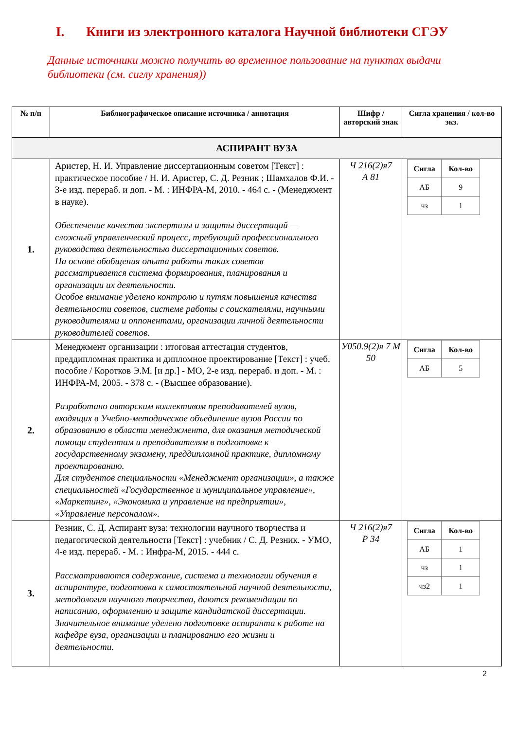I. Книги из электронного каталога Научной библиотеки СГЭУ
Данные источники можно получить во временное пользование на пунктах выдачи библиотеки (см. сиглу хранения))
| № п/п | Библиографическое описание источника / аннотация | Шифр / авторский знак | Сигла хранения / кол-во экз. |
| --- | --- | --- | --- |
| АСПИРАНТ ВУЗА | | | |
| 1. | Аристер, Н. И. Управление диссертационным советом [Текст] : практическое пособие / Н. И. Аристер, С. Д. Резник ; Шамхалов Ф.И. - 3-е изд. перераб. и доп. - М. : ИНФРА-М, 2010. - 464 с. - (Менеджмент в науке). Обеспечение качества экспертизы и защиты диссертаций — сложный управленческий процесс, требующий профессионального руководства деятельностью диссертационных советов. На основе обобщения опыта работы таких советов рассматривается система формирования, планирования и организации их деятельности. Особое внимание уделено контролю и путям повышения качества деятельности советов, системе работы с соискателями, научными руководителями и оппонентами, организации личной деятельности руководителей советов. | Ч 216(2)я7 А 81 | / Сигла / Кол-во / / --- / --- / / АБ / 9 / / чз / 1 / |
| 2. | Менеджмент организации : итоговая аттестация студентов, преддипломная практика и дипломное проектирование [Текст] : учеб. пособие / Коротков Э.М. [и др.] - МО, 2-е изд. перераб. и доп. - М. : ИНФРА-М, 2005. - 378 с. - (Высшее образование). Разработано авторским коллективом преподавателей вузов, входящих в Учебно-методическое объединение вузов России по образованию в области менеджмента, для оказания методической помощи студентам и преподавателям в подготовке к государственному экзамену, преддипломной практике, дипломному проектированию. Для студентов специальности «Менеджмент организации», а также специальностей «Государственное и муниципальное управление», «Маркетинг», «Экономика и управление на предприятии», «Управление персоналом». | У050.9(2)я 7 М 50 | / Сигла / Кол-во / / --- / --- / / АБ / 5 / |
| 3. | Резник, С. Д. Аспирант вуза: технологии научного творчества и педагогической деятельности [Текст] : учебник / С. Д. Резник. - УМО, 4-е изд. перераб. - М. : Инфра-М, 2015. - 444 с. Рассматриваются содержание, система и технологии обучения в аспирантуре, подготовка к самостоятельной научной деятельности, методология научного творчества, даются рекомендации по написанию, оформлению и защите кандидатской диссертации. Значительное внимание уделено подготовке аспиранта к работе на кафедре вуза, организации и планированию его жизни и деятельности. | Ч 216(2)я7 Р 34 | / Сигла / Кол-во / / --- / --- / / АБ / 1 / / чз / 1 / / чз2 / 1 / |
2